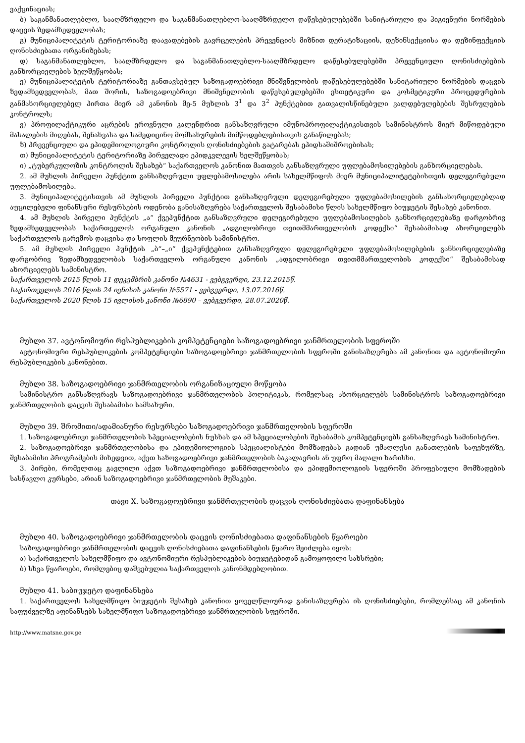ვაქცინაციას;
ბ) საგანმანათლებლო, სააღმზრდელო და საგანმანათლებლო-სააღმზრდელო დაწესებულებებში სანიტარიული და ჰიგიენური ნორმების დაცვის ზედამხედველობას;
გ) მუნიციპალიტეტის ტერიტორიაზე დაავადებების გავრცელების პრევენციის მიზნით დერატიზაციის, დეზინსექციისა და დეზინფექციის ღონისძიებათა ორგანიზებას;
დ) საგანმანათლებლო, სააღმზრდელო და საგანმანათლებლო-სააღმზრდელო დაწესებულებებში პრევენციული ღონისძიებების განხორციელების ხელშეწყობას;
ე) მუნიციპალიტეტის ტერიტორიაზე განთავსებულ საზოგადოებრივი მნიშვნელობის დაწესებულებებში სანიტარიული ნორმების დაცვის ზედამხედველობას, მათ შორის, საზოგადოებრივი მნიშვნელობის დაწესებულებებში ესთეტიკური და კოსმეტიკური პროცედურების განმახორციელებელ პირთა მიერ ამ კანონის მე-5 მუხლის 3<sup>1</sup> და 3<sup>2</sup> პუნქტებით გათვალისწინებული ვალდებულებების შესრულების კონტროლს;
ვ) პროფილაქტიკური აცრების ეროვნული კალენდრით განსაზღვრული იმუნოპროფილაქტიკისთვის სამინისტროს მიერ მიწოდებული მასალების მიღებას, შენახვასა და სამედიცინო მომსახურების მიმწოდებლებისთვის განაწილებას;
ზ) პრევენციული და ეპიდემიოლოგიური კონტროლის ღონისძიებების გატარებას ეპიდსაშიშროებისას;
თ) მუნიციპალიტეტის ტერიტორიაზე პირველადი ეპიდკვლევის ხელშეწყობას;
ი) „ტუბერკულოზის კონტროლის შესახებ“ საქართველოს კანონით მათთვის განსაზღვრული უფლებამოსილებების განხორციელებას.
2. ამ მუხლის პირველი პუნქტით განსაზღვრული უფლებამოსილება არის სახელმწიფოს მიერ მუნიციპალიტეტებისთვის დელეგირებული უფლებამოსილება.
3. მუნიციპალიტეტისთვის ამ მუხლის პირველი პუნქტით განსაზღვრული დელეგირებული უფლებამოსილების განსახორციელებლად აუცილებელი ფინანსური რესურსების ოდენობა განისაზღვრება საქართველოს შესაბამისი წლის სახელმწიფო ბიუჯეტის შესახებ კანონით.
4. ამ მუხლის პირველი პუნქტის „ა“ ქვეპუნქტით განსაზღვრული დელეგირებული უფლებამოსილების განხორციელებაზე დარგობრივ ზედამხედველობას საქართველოს ორგანული კანონის „ადგილობრივი თვითმმართველობის კოდექსი“ შესაბამისად ახორციელებს საქართველოს გარემოს დაცვისა და სოფლის მეურნეობის სამინისტრო.
5. ამ მუხლის პირველი პუნქტის „ბ“–„ი“ ქვეპუნქტებით განსაზღვრული დელეგირებული უფლებამოსილებების განხორციელებაზე დარგობრივ ზედამხედველობას საქართველოს ორგანული კანონის „ადგილობრივი თვითმმართველობის კოდექსი“ შესაბამისად ახორციელებს სამინისტრო.
საქართველოს 2015 წლის 11 დეკემბრის კანონი №4631 - ვებგვერდი, 23.12.2015წ.
საქართველოს 2016 წლის 24 ივნისის კანონი №5571 - ვებგვერდი, 13.07.2016წ.
საქართველოს 2020 წლის 15 ივლისის კანონი №6890 – ვებგვერდი, 28.07.2020წ.
მუხლი 37. ავტონომიური რესპუბლიკების კომპეტენციები საზოგადოებრივი ჯანმრთელობის სფეროში
ავტონომიური რესპუბლიკების კომპეტენციები საზოგადოებრივი ჯანმრთელობის სფეროში განისაზღვრება ამ კანონით და ავტონომიური რესპუბლიკების კანონებით.
მუხლი 38. საზოგადოებრივი ჯანმრთელობის ორგანიზაციული მოწყობა
სამინისტრო განსაზღვრავს საზოგადოებრივი ჯანმრთელობის პოლიტიკას, რომელსაც ახორციელებს სამინისტროს საზოგადოებრივი ჯანმრთელობის დაცვის შესაბამისი სამსახური.
მუხლი 39. შრომითი/ადამიანური რესურსები საზოგადოებრივი ჯანმრთელობის სფეროში
1. საზოგადოებრივი ჯანმრთელობის სპეციალობების ნუსხას და ამ სპეციალობების შესაბამის კომპეტენციებს განსაზღვრავს სამინისტრო.
2. საზოგადოებრივი ჯანმრთელობისა და ეპიდემიოლოგიის სპეციალისტები მომზადებას გადიან უმაღლესი განათლების საფეხურზე, შესაბამისი პროგრამების მიხედვით, აქვთ საზოგადოებრივი ჯანმრთელობის ბაკალავრის ან უფრო მაღალი ხარისხი.
3. პირები, რომელთაც გავლილი აქვთ საზოგადოებრივი ჯანმრთელობისა და ეპიდემიოლოგიის სფეროში პროფესიული მომზადების სასწავლო კურსები, არიან საზოგადოებრივი ჯანმრთელობის მუშაკები.
თავი X. საზოგადოებრივი ჯანმრთელობის დაცვის ღონისძიებათა დაფინანსება
მუხლი 40. საზოგადოებრივი ჯანმრთელობის დაცვის ღონისძიებათა დაფინანსების წყაროები
საზოგადოებრივი ჯანმრთელობის დაცვის ღონისძიებათა დაფინანსების წყარო შეიძლება იყოს:
ა) საქართველოს სახელმწიფო და ავტონომიური რესპუბლიკების ბიუჯეტებიდან გამოყოფილი სახსრები;
ბ) სხვა წყაროები, რომლებიც დაშვებულია საქართველოს კანონმდებლობით.
მუხლი 41. საბიუჯეტო დაფინანსება
1. საქართველოს სახელმწიფო ბიუჯეტის შესახებ კანონით ყოველწლიურად განისაზღვრება ის ღონისძიებები, რომლებსაც ამ კანონის საფუძველზე აფინანსებს სახელმწიფო საზოგადოებრივი ჯანმრთელობის სფეროში.
http://www.matsne.gov.ge